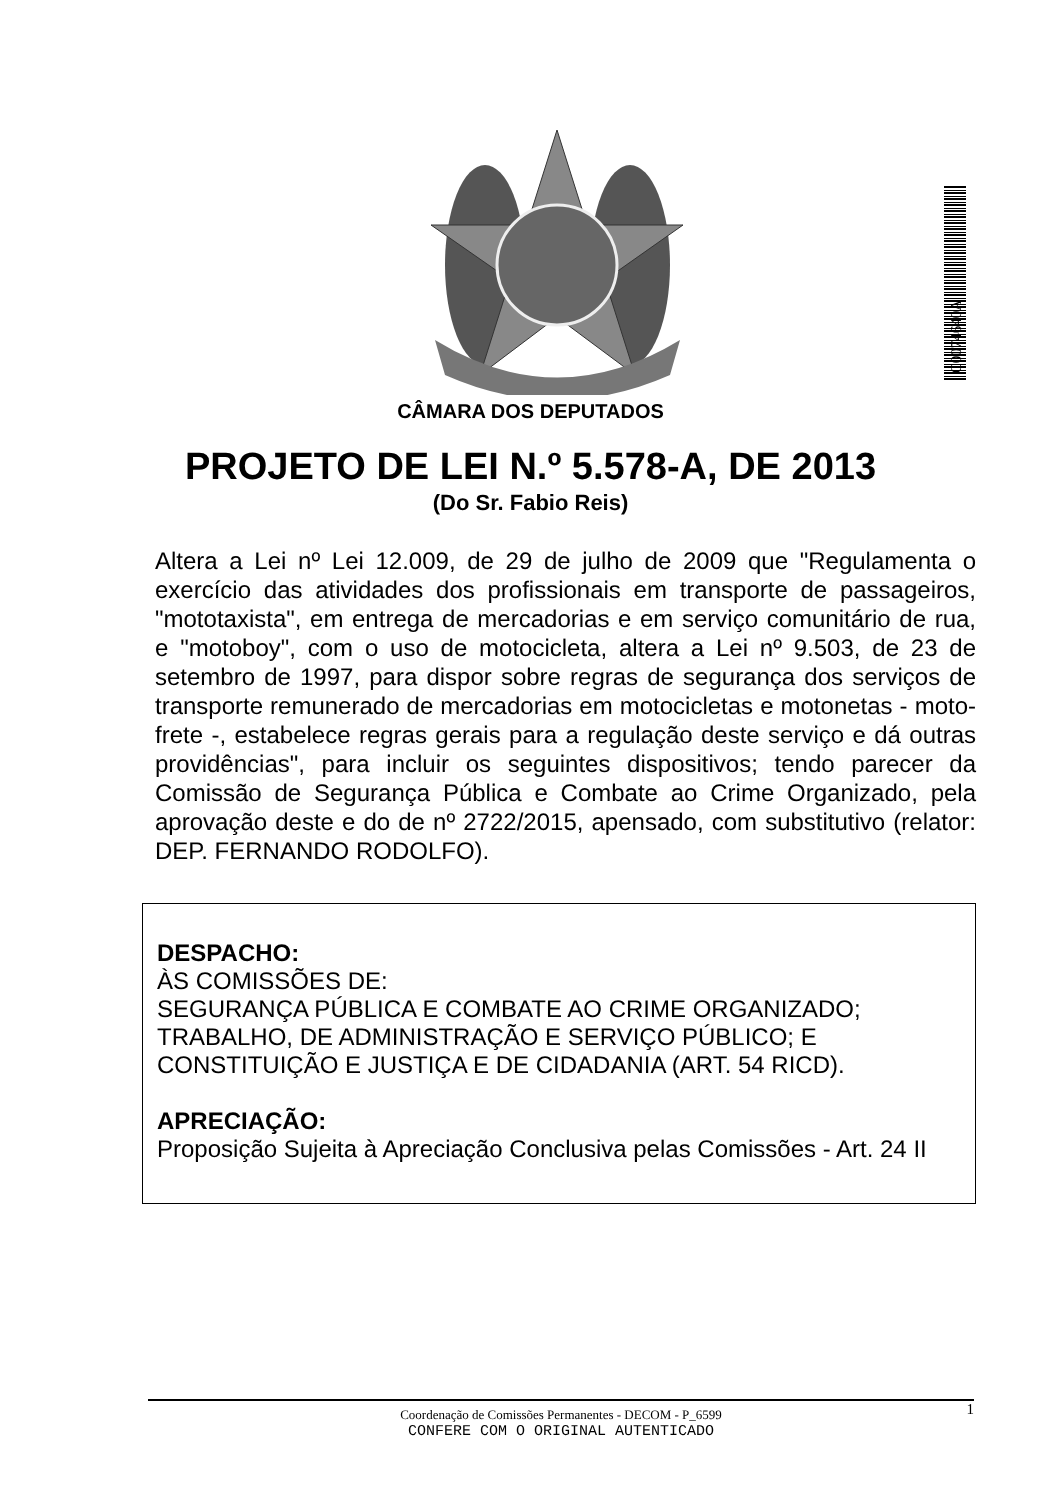C0074640A
CÂMARA DOS DEPUTADOS
PROJETO DE LEI N.º 5.578-A, DE 2013
(Do Sr. Fabio Reis)
Altera a Lei nº Lei 12.009, de 29 de julho de 2009 que "Regulamenta o exercício das atividades dos profissionais em transporte de passageiros, "mototaxista", em entrega de mercadorias e em serviço comunitário de rua, e "motoboy", com o uso de motocicleta, altera a Lei nº 9.503, de 23 de setembro de 1997, para dispor sobre regras de segurança dos serviços de transporte remunerado de mercadorias em motocicletas e motonetas - moto-frete -, estabelece regras gerais para a regulação deste serviço e dá outras providências", para incluir os seguintes dispositivos; tendo parecer da Comissão de Segurança Pública e Combate ao Crime Organizado, pela aprovação deste e do de nº 2722/2015, apensado, com substitutivo (relator: DEP. FERNANDO RODOLFO).
DESPACHO:
ÀS COMISSÕES DE:
SEGURANÇA PÚBLICA E COMBATE AO CRIME ORGANIZADO;
TRABALHO, DE ADMINISTRAÇÃO E SERVIÇO PÚBLICO; E
CONSTITUIÇÃO E JUSTIÇA E DE CIDADANIA (ART. 54 RICD).
APRECIAÇÃO:
Proposição Sujeita à Apreciação Conclusiva pelas Comissões - Art. 24 II
Coordenação de Comissões Permanentes - DECOM - P_6599
1
CONFERE COM O ORIGINAL AUTENTICADO